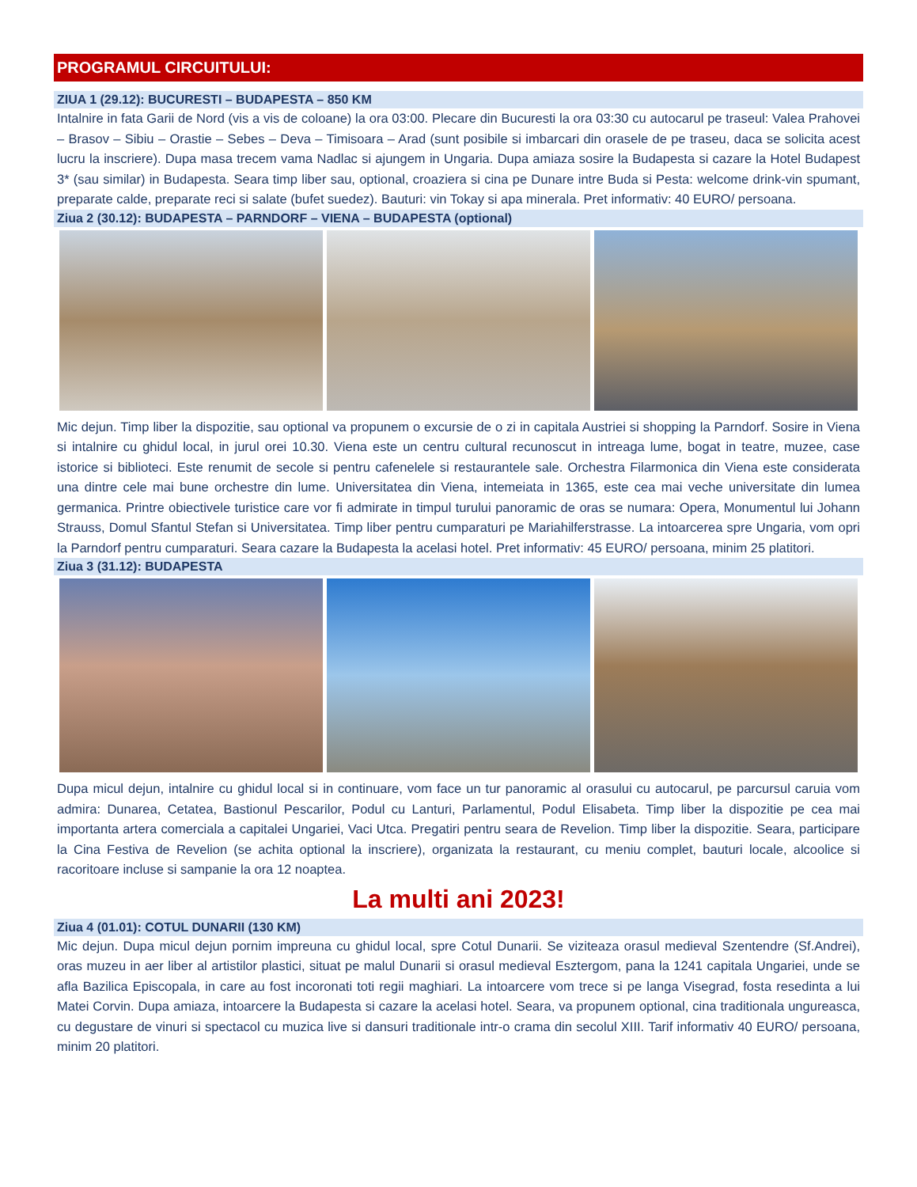PROGRAMUL CIRCUITULUI:
ZIUA 1 (29.12): BUCURESTI – BUDAPESTA – 850 KM
Intalnire in fata Garii de Nord (vis a vis de coloane) la ora 03:00. Plecare din Bucuresti la ora 03:30 cu autocarul pe traseul: Valea Prahovei – Brasov – Sibiu – Orastie – Sebes – Deva – Timisoara – Arad (sunt posibile si imbarcari din orasele de pe traseu, daca se solicita acest lucru la inscriere). Dupa masa trecem vama Nadlac si ajungem in Ungaria. Dupa amiaza sosire la Budapesta si cazare la Hotel Budapest 3* (sau similar) in Budapesta. Seara timp liber sau, optional, croaziera si cina pe Dunare intre Buda si Pesta: welcome drink-vin spumant, preparate calde, preparate reci si salate (bufet suedez). Bauturi: vin Tokay si apa minerala. Pret informativ: 40 EURO/ persoana.
Ziua 2 (30.12): BUDAPESTA – PARNDORF – VIENA – BUDAPESTA (optional)
Mic dejun. Timp liber la dispozitie, sau optional va propunem o excursie de o zi in capitala Austriei si shopping la Parndorf. Sosire in Viena si intalnire cu ghidul local, in jurul orei 10.30. Viena este un centru cultural recunoscut in intreaga lume, bogat in teatre, muzee, case istorice si biblioteci. Este renumit de secole si pentru cafenelele si restaurantele sale. Orchestra Filarmonica din Viena este considerata una dintre cele mai bune orchestre din lume. Universitatea din Viena, intemeiata in 1365, este cea mai veche universitate din lumea germanica. Printre obiectivele turistice care vor fi admirate in timpul turului panoramic de oras se numara: Opera, Monumentul lui Johann Strauss, Domul Sfantul Stefan si Universitatea. Timp liber pentru cumparaturi pe Mariahilferstrasse. La intoarcerea spre Ungaria, vom opri la Parndorf pentru cumparaturi. Seara cazare la Budapesta la acelasi hotel. Pret informativ: 45 EURO/ persoana, minim 25 platitori.
Ziua 3 (31.12): BUDAPESTA
Dupa micul dejun, intalnire cu ghidul local si in continuare, vom face un tur panoramic al orasului cu autocarul, pe parcursul caruia vom admira: Dunarea, Cetatea, Bastionul Pescarilor, Podul cu Lanturi, Parlamentul, Podul Elisabeta. Timp liber la dispozitie pe cea mai importanta artera comerciala a capitalei Ungariei, Vaci Utca. Pregatiri pentru seara de Revelion. Timp liber la dispozitie. Seara, participare la Cina Festiva de Revelion (se achita optional la inscriere), organizata la restaurant, cu meniu complet, bauturi locale, alcoolice si racoritoare incluse si sampanie la ora 12 noaptea.
La multi ani 2023!
Ziua 4 (01.01): COTUL DUNARII (130 KM)
Mic dejun. Dupa micul dejun pornim impreuna cu ghidul local, spre Cotul Dunarii. Se viziteaza orasul medieval Szentendre (Sf.Andrei), oras muzeu in aer liber al artistilor plastici, situat pe malul Dunarii si orasul medieval Esztergom, pana la 1241 capitala Ungariei, unde se afla Bazilica Episcopala, in care au fost incoronati toti regii maghiari. La intoarcere vom trece si pe langa Visegrad, fosta resedinta a lui Matei Corvin. Dupa amiaza, intoarcere la Budapesta si cazare la acelasi hotel. Seara, va propunem optional, cina traditionala ungureasca, cu degustare de vinuri si spectacol cu muzica live si dansuri traditionale intr-o crama din secolul XIII. Tarif informativ 40 EURO/ persoana, minim 20 platitori.